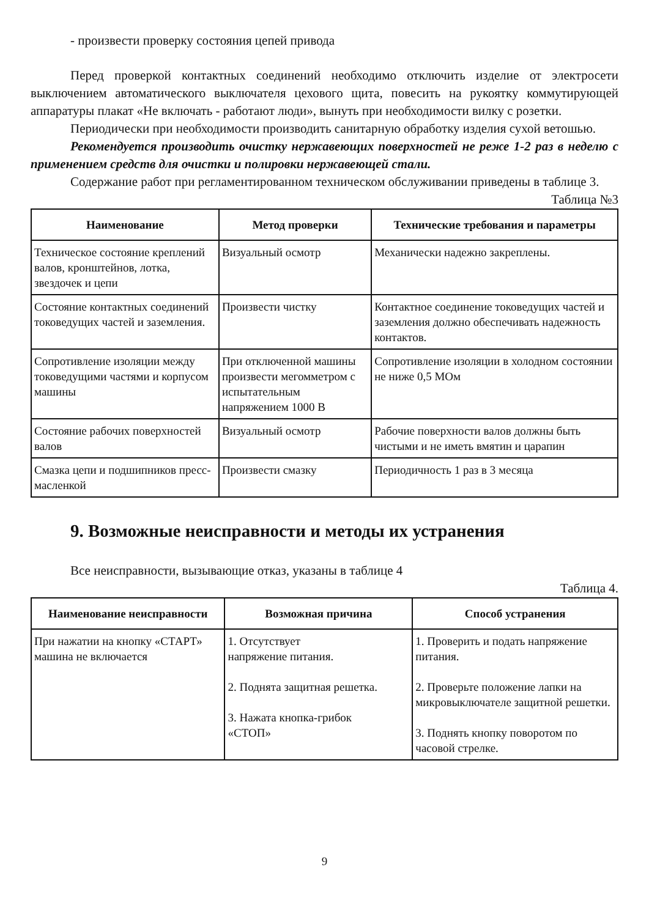- произвести проверку состояния цепей привода
Перед проверкой контактных соединений необходимо отключить изделие от электросети выключением автоматического выключателя цехового щита, повесить на рукоятку коммутирующей аппаратуры плакат «Не включать - работают люди», вынуть при необходимости вилку с розетки.
Периодически при необходимости производить санитарную обработку изделия сухой ветошью.
Рекомендуется производить очистку нержавеющих поверхностей не реже 1-2 раз в неделю с применением средств для очистки и полировки нержавеющей стали.
Содержание работ при регламентированном техническом обслуживании приведены в таблице 3.
Таблица №3
| Наименование | Метод проверки | Технические требования и параметры |
| --- | --- | --- |
| Техническое состояние креплений валов, кронштейнов, лотка, звездочек и цепи | Визуальный осмотр | Механически надежно закреплены. |
| Состояние контактных соединений токоведущих частей и заземления. | Произвести чистку | Контактное соединение токоведущих частей и заземления должно обеспечивать надежность контактов. |
| Сопротивление изоляции между токоведущими частями и корпусом машины | При отключенной машины произвести мегомметром с испытательным напряжением 1000 В | Сопротивление изоляции в холодном состоянии не ниже 0,5 МОм |
| Состояние рабочих поверхностей валов | Визуальный осмотр | Рабочие поверхности валов должны быть чистыми и не иметь вмятин и царапин |
| Смазка цепи и подшипников пресс-масленкой | Произвести смазку | Периодичность 1 раз в 3 месяца |
9. Возможные неисправности и методы их устранения
Все неисправности, вызывающие отказ, указаны в таблице 4
Таблица 4.
| Наименование неисправности | Возможная причина | Способ устранения |
| --- | --- | --- |
| При нажатии на кнопку «СТАРТ» машина не включается | 1. Отсутствует напряжение питания. 2. Поднята защитная решетка. 3. Нажата кнопка-грибок «СТОП» | 1. Проверить и подать напряжение питания. 2. Проверьте положение лапки на микровыключателе защитной решетки. 3. Поднять кнопку поворотом по часовой стрелке. |
9